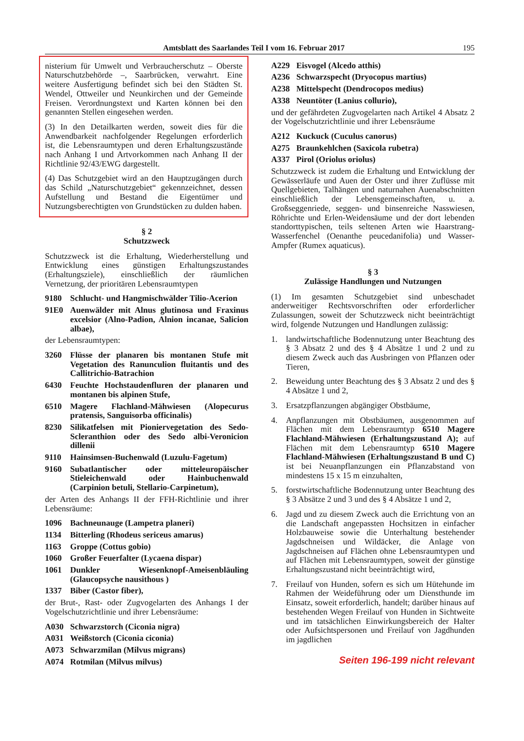Amtsblatt des Saarlandes Teil I vom 16. Februar 2017 195
nisterium für Umwelt und Verbraucherschutz – Oberste Naturschutzbehörde –, Saarbrücken, verwahrt. Eine weitere Ausfertigung befindet sich bei den Städten St. Wendel, Ottweiler und Neunkirchen und der Gemeinde Freisen. Verordnungstext und Karten können bei den genannten Stellen eingesehen werden.
(3) In den Detailkarten werden, soweit dies für die Anwendbarkeit nachfolgender Regelungen erforderlich ist, die Lebensraumtypen und deren Erhaltungszustände nach Anhang I und Artvorkommen nach Anhang II der Richtlinie 92/43/EWG dargestellt.
(4) Das Schutzgebiet wird an den Hauptzugängen durch das Schild „Naturschutzgebiet“ gekennzeichnet, dessen Aufstellung und Bestand die Eigentümer und Nutzungsberechtigten von Grundstücken zu dulden haben.
§ 2
Schutzzweck
Schutzzweck ist die Erhaltung, Wiederherstellung und Entwicklung eines günstigen Erhaltungszustandes (Erhaltungsziele), einschließlich der räumlichen Vernetzung, der prioritären Lebensraumtypen
9180 Schlucht- und Hangmischwälder Tilio-Acerion
91E0 Auenwälder mit Alnus glutinosa und Fraxinus excelsior (Alno-Padion, Alnion incanae, Salicion albae),
der Lebensraumtypen:
3260 Flüsse der planaren bis montanen Stufe mit Vegetation des Ranunculion fluitantis und des Callitrichio-Batrachion
6430 Feuchte Hochstaudenfluren der planaren und montanen bis alpinen Stufe,
6510 Magere Flachland-Mähwiesen (Alopecurus pratensis, Sanguisorba officinalis)
8230 Silikatfelsen mit Pioniervegetation des Sedo-Scleranthion oder des Sedo albi-Veronicion dillenii
9110 Hainsimsen-Buchenwald (Luzulu-Fagetum)
9160 Subatlantischer oder mitteleuropäischer Stieleichenwald oder Hainbuchenwald (Carpinion betuli, Stellario-Carpinetum),
der Arten des Anhangs II der FFH-Richtlinie und ihrer Lebensräume:
1096 Bachneunauge (Lampetra planeri)
1134 Bitterling (Rhodeus sericeus amarus)
1163 Groppe (Cottus gobio)
1060 Großer Feuerfalter (Lycaena dispar)
1061 Dunkler Wiesenknopf-Ameisenbläuling (Glaucopsyche nausithous )
1337 Biber (Castor fiber),
der Brut-, Rast- oder Zugvogelarten des Anhangs I der Vogelschutzrichtlinie und ihrer Lebensräume:
A030 Schwarzstorch (Ciconia nigra)
A031 Weißstorch (Ciconia ciconia)
A073 Schwarzmilan (Milvus migrans)
A074 Rotmilan (Milvus milvus)
A229 Eisvogel (Alcedo atthis)
A236 Schwarzspecht (Dryocopus martius)
A238 Mittelspecht (Dendrocopos medius)
A338 Neuntöter (Lanius collurio),
und der gefährdeten Zugvogelarten nach Artikel 4 Absatz 2 der Vogelschutzrichtlinie und ihrer Lebensräume
A212 Kuckuck (Cuculus canorus)
A275 Braunkehlchen (Saxicola rubetra)
A337 Pirol (Oriolus oriolus)
Schutzzweck ist zudem die Erhaltung und Entwicklung der Gewässerläufe und Auen der Oster und ihrer Zuflüsse mit Quellgebieten, Talhängen und naturnahen Auenabschnitten einschließlich der Lebensgemeinschaften, u. a. Großseggenriede, seggen- und binsenreiche Nasswiesen, Röhrichte und Erlen-Weidensäume und der dort lebenden standorttypischen, teils seltenen Arten wie Haarstrang-Wasserfenchel (Oenanthe peucedanifolia) und Wasser-Ampfer (Rumex aquaticus).
§ 3
Zulässige Handlungen und Nutzungen
(1) Im gesamten Schutzgebiet sind unbeschadet anderweitiger Rechtsvorschriften oder erforderlicher Zulassungen, soweit der Schutzzweck nicht beeinträchtigt wird, folgende Nutzungen und Handlungen zulässig:
1. landwirtschaftliche Bodennutzung unter Beachtung des § 3 Absatz 2 und des § 4 Absätze 1 und 2 und zu diesem Zweck auch das Ausbringen von Pflanzen oder Tieren,
2. Beweidung unter Beachtung des § 3 Absatz 2 und des § 4 Absätze 1 und 2,
3. Ersatzpflanzungen abgängiger Obstbäume,
4. Anpflanzungen mit Obstbäumen, ausgenommen auf Flächen mit dem Lebensraumtyp 6510 Magere Flachland-Mähwiesen (Erhaltungszustand A); auf Flächen mit dem Lebensraumtyp 6510 Magere Flachland-Mähwiesen (Erhaltungszustand B und C) ist bei Neuanpflanzungen ein Pflanzabstand von mindestens 15 x 15 m einzuhalten,
5. forstwirtschaftliche Bodennutzung unter Beachtung des § 3 Absätze 2 und 3 und des § 4 Absätze 1 und 2,
6. Jagd und zu diesem Zweck auch die Errichtung von an die Landschaft angepassten Hochsitzen in einfacher Holzbauweise sowie die Unterhaltung bestehender Jagdschneisen und Wildäcker, die Anlage von Jagdschneisen auf Flächen ohne Lebensraumtypen und auf Flächen mit Lebensraumtypen, soweit der günstige Erhaltungszustand nicht beeinträchtigt wird,
7. Freilauf von Hunden, sofern es sich um Hütehunde im Rahmen der Weideführung oder um Diensthunde im Einsatz, soweit erforderlich, handelt; darüber hinaus auf bestehenden Wegen Freilauf von Hunden in Sichtweite und im tatsächlichen Einwirkungsbereich der Halter oder Aufsichtspersonen und Freilauf von Jagdhunden im jagdlichen
Seiten 196-199 nicht relevant